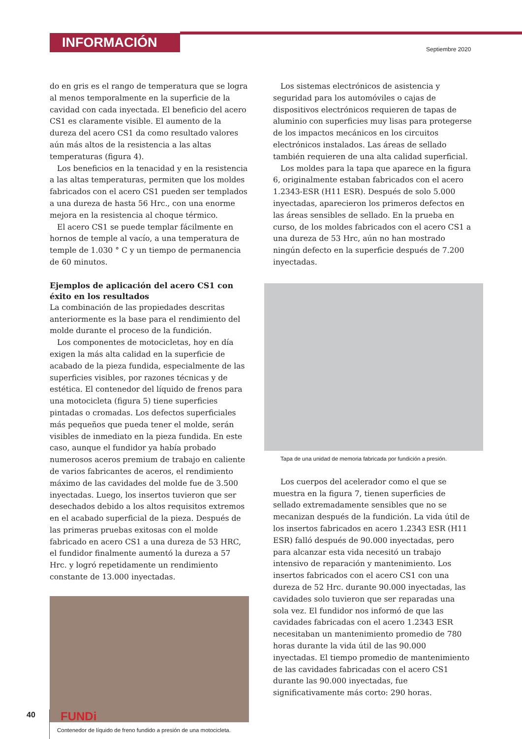INFORMACIÓN
Septiembre 2020
do en gris es el rango de temperatura que se logra al menos temporalmente en la superficie de la cavidad con cada inyectada. El beneficio del acero CS1 es claramente visible. El aumento de la dureza del acero CS1 da como resultado valores aún más altos de la resistencia a las altas temperaturas (figura 4).
Los beneficios en la tenacidad y en la resistencia a las altas temperaturas, permiten que los moldes fabricados con el acero CS1 pueden ser templados a una dureza de hasta 56 Hrc., con una enorme mejora en la resistencia al choque térmico.
El acero CS1 se puede templar fácilmente en hornos de temple al vacío, a una temperatura de temple de 1.030 ° C y un tiempo de permanencia de 60 minutos.
Ejemplos de aplicación del acero CS1 con éxito en los resultados
La combinación de las propiedades descritas anteriormente es la base para el rendimiento del molde durante el proceso de la fundición.
Los componentes de motocicletas, hoy en día exigen la más alta calidad en la superficie de acabado de la pieza fundida, especialmente de las superficies visibles, por razones técnicas y de estética. El contenedor del líquido de frenos para una motocicleta (figura 5) tiene superficies pintadas o cromadas. Los defectos superficiales más pequeños que pueda tener el molde, serán visibles de inmediato en la pieza fundida. En este caso, aunque el fundidor ya había probado numerosos aceros premium de trabajo en caliente de varios fabricantes de aceros, el rendimiento máximo de las cavidades del molde fue de 3.500 inyectadas. Luego, los insertos tuvieron que ser desechados debido a los altos requisitos extremos en el acabado superficial de la pieza. Después de las primeras pruebas exitosas con el molde fabricado en acero CS1 a una dureza de 53 HRC, el fundidor finalmente aumentó la dureza a 57 Hrc. y logró repetidamente un rendimiento constante de 13.000 inyectadas.
Contenedor de líquido de freno fundido a presión de una motocicleta.
Los sistemas electrónicos de asistencia y seguridad para los automóviles o cajas de dispositivos electrónicos requieren de tapas de aluminio con superficies muy lisas para protegerse de los impactos mecánicos en los circuitos electrónicos instalados. Las áreas de sellado también requieren de una alta calidad superficial.
Los moldes para la tapa que aparece en la figura 6, originalmente estaban fabricados con el acero 1.2343-ESR (H11 ESR). Después de solo 5.000 inyectadas, aparecieron los primeros defectos en las áreas sensibles de sellado. En la prueba en curso, de los moldes fabricados con el acero CS1 a una dureza de 53 Hrc, aún no han mostrado ningún defecto en la superficie después de 7.200 inyectadas.
Tapa de una unidad de memoria fabricada por fundición a presión.
Los cuerpos del acelerador como el que se muestra en la figura 7, tienen superficies de sellado extremadamente sensibles que no se mecanizan después de la fundición. La vida útil de los insertos fabricados en acero 1.2343 ESR (H11 ESR) falló después de 90.000 inyectadas, pero para alcanzar esta vida necesitó un trabajo intensivo de reparación y mantenimiento. Los insertos fabricados con el acero CS1 con una dureza de 52 Hrc. durante 90.000 inyectadas, las cavidades solo tuvieron que ser reparadas una sola vez. El fundidor nos informó de que las cavidades fabricadas con el acero 1.2343 ESR necesitaban un mantenimiento promedio de 780 horas durante la vida útil de las 90.000 inyectadas. El tiempo promedio de mantenimiento de las cavidades fabricadas con el acero CS1 durante las 90.000 inyectadas, fue significativamente más corto: 290 horas.
40 FUNDi